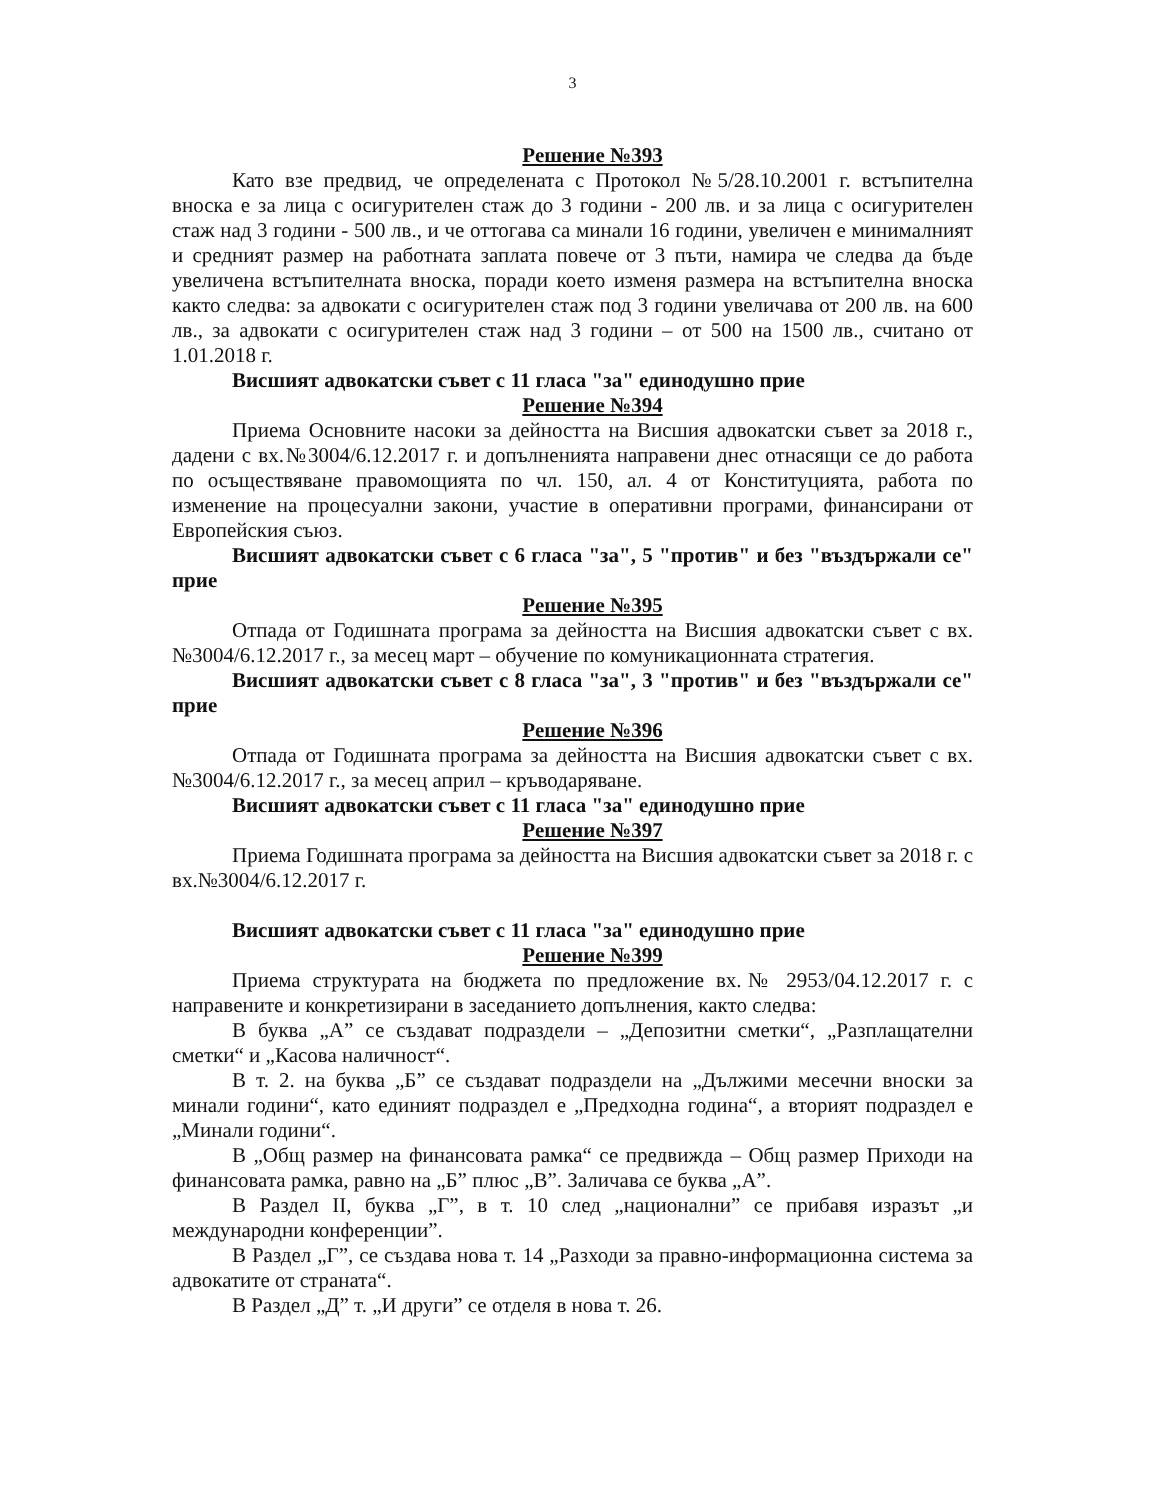3
Решение №393
Като взе предвид, че определената с Протокол №5/28.10.2001 г. встъпителна вноска е за лица с осигурителен стаж до 3 години - 200 лв. и за лица с осигурителен стаж над 3 години - 500 лв., и че оттогава са минали 16 години, увеличен е минималният и средният размер на работната заплата повече от 3 пъти, намира че следва да бъде увеличена встъпителната вноска, поради което изменя размера на встъпителна вноска както следва: за адвокати с осигурителен стаж под 3 години увеличава от 200 лв. на 600 лв., за адвокати с осигурителен стаж над 3 години – от 500 на 1500 лв., считано от 1.01.2018 г.
Висшият адвокатски съвет с 11 гласа "за" единодушно прие
Решение №394
Приема Основните насоки за дейността на Висшия адвокатски съвет за 2018 г., дадени с вх.№3004/6.12.2017 г. и допълненията направени днес отнасящи се до работа по осъществяване правомощията по чл. 150, ал. 4 от Конституцията, работа по изменение на процесуални закони, участие в оперативни програми, финансирани от Европейския съюз.
Висшият адвокатски съвет с 6 гласа "за", 5 "против" и без "въздържали се" прие
Решение №395
Отпада от Годишната програма за дейността на Висшия адвокатски съвет с вх.№3004/6.12.2017 г., за месец март – обучение по комуникационната стратегия.
Висшият адвокатски съвет с 8 гласа "за", 3 "против" и без "въздържали се" прие
Решение №396
Отпада от Годишната програма за дейността на Висшия адвокатски съвет с вх.№3004/6.12.2017 г., за месец април – кръводаряване.
Висшият адвокатски съвет с 11 гласа "за" единодушно прие
Решение №397
Приема Годишната програма за дейността на Висшия адвокатски съвет за 2018 г. с вх.№3004/6.12.2017 г.
Висшият адвокатски съвет с 11 гласа "за" единодушно прие
Решение №399
Приема структурата на бюджета по предложение вх.№ 2953/04.12.2017 г. с направените и конкретизирани в заседанието допълнения, както следва:
В буква „А” се създават подраздели – „Депозитни сметки“, „Разплащателни сметки“ и „Касова наличност“.
В т. 2. на буква „Б” се създават подраздели на „Дължими месечни вноски за минали години“, като единият подраздел е „Предходна година“, а вторият подраздел е „Минали години“.
В „Общ размер на финансовата рамка“ се предвижда – Общ размер Приходи на финансовата рамка, равно на „Б” плюс „В”. Заличава се буква „А”.
В Раздел II, буква „Г”, в т. 10 след „национални” се прибавя изразът „и международни конференции”.
В Раздел „Г”, се създава нова т. 14 „Разходи за правно-информационна система за адвокатите от страната“.
В Раздел „Д” т. „И други” се отделя в нова т. 26.